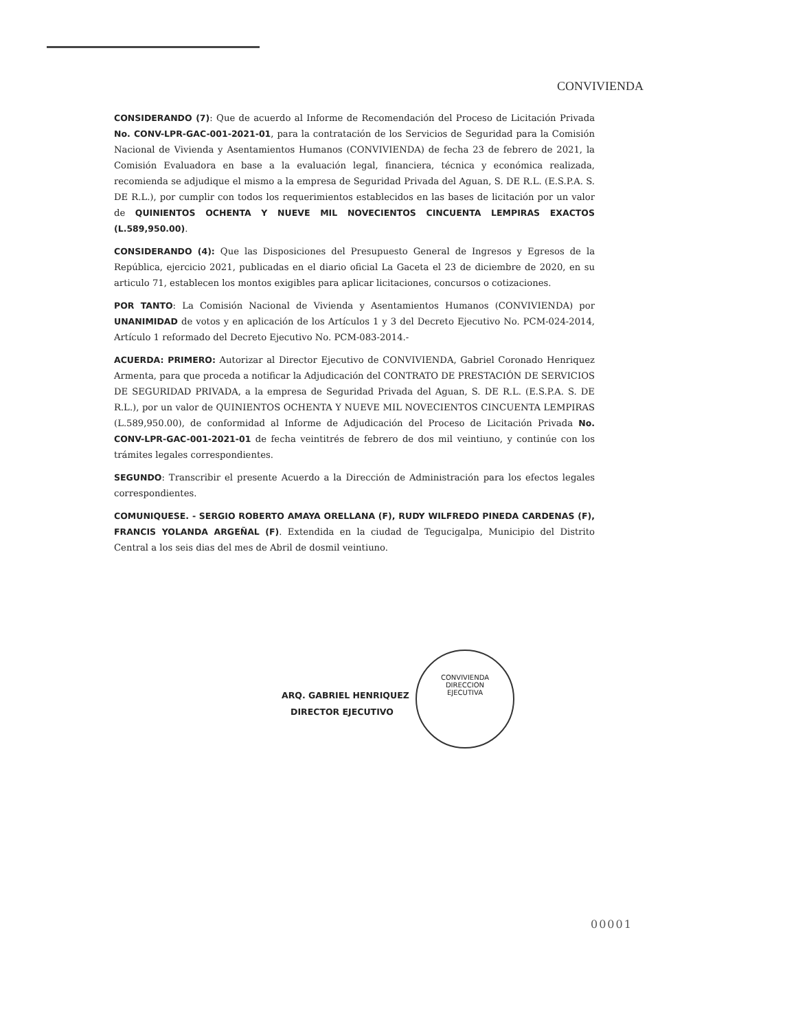CONVIVIENDA
CONSIDERANDO (7): Que de acuerdo al Informe de Recomendación del Proceso de Licitación Privada No. CONV-LPR-GAC-001-2021-01, para la contratación de los Servicios de Seguridad para la Comisión Nacional de Vivienda y Asentamientos Humanos (CONVIVIENDA) de fecha 23 de febrero de 2021, la Comisión Evaluadora en base a la evaluación legal, financiera, técnica y económica realizada, recomienda se adjudique el mismo a la empresa de Seguridad Privada del Aguan, S. DE R.L. (E.S.P.A. S. DE R.L.), por cumplir con todos los requerimientos establecidos en las bases de licitación por un valor de QUINIENTOS OCHENTA Y NUEVE MIL NOVECIENTOS CINCUENTA LEMPIRAS EXACTOS (L.589,950.00).
CONSIDERANDO (4): Que las Disposiciones del Presupuesto General de Ingresos y Egresos de la República, ejercicio 2021, publicadas en el diario oficial La Gaceta el 23 de diciembre de 2020, en su articulo 71, establecen los montos exigibles para aplicar licitaciones, concursos o cotizaciones.
POR TANTO: La Comisión Nacional de Vivienda y Asentamientos Humanos (CONVIVIENDA) por UNANIMIDAD de votos y en aplicación de los Artículos 1 y 3 del Decreto Ejecutivo No. PCM-024-2014, Artículo 1 reformado del Decreto Ejecutivo No. PCM-083-2014.-
ACUERDA: PRIMERO: Autorizar al Director Ejecutivo de CONVIVIENDA, Gabriel Coronado Henriquez Armenta, para que proceda a notificar la Adjudicación del CONTRATO DE PRESTACIÓN DE SERVICIOS DE SEGURIDAD PRIVADA, a la empresa de Seguridad Privada del Aguan, S. DE R.L. (E.S.P.A. S. DE R.L.), por un valor de QUINIENTOS OCHENTA Y NUEVE MIL NOVECIENTOS CINCUENTA LEMPIRAS (L.589,950.00), de conformidad al Informe de Adjudicación del Proceso de Licitación Privada No. CONV-LPR-GAC-001-2021-01 de fecha veintitrés de febrero de dos mil veintiuno, y continúe con los trámites legales correspondientes.
SEGUNDO: Transcribir el presente Acuerdo a la Dirección de Administración para los efectos legales correspondientes.
COMUNIQUESE. - SERGIO ROBERTO AMAYA ORELLANA (F), RUDY WILFREDO PINEDA CARDENAS (F), FRANCIS YOLANDA ARGEÑAL (F). Extendida en la ciudad de Tegucigalpa, Municipio del Distrito Central a los seis dias del mes de Abril de dosmil veintiuno.
CONVIVIENDA
DIRECCION
EJECUTIVA
ARQ. GABRIEL HENRIQUEZ
DIRECTOR EJECUTIVO
00001